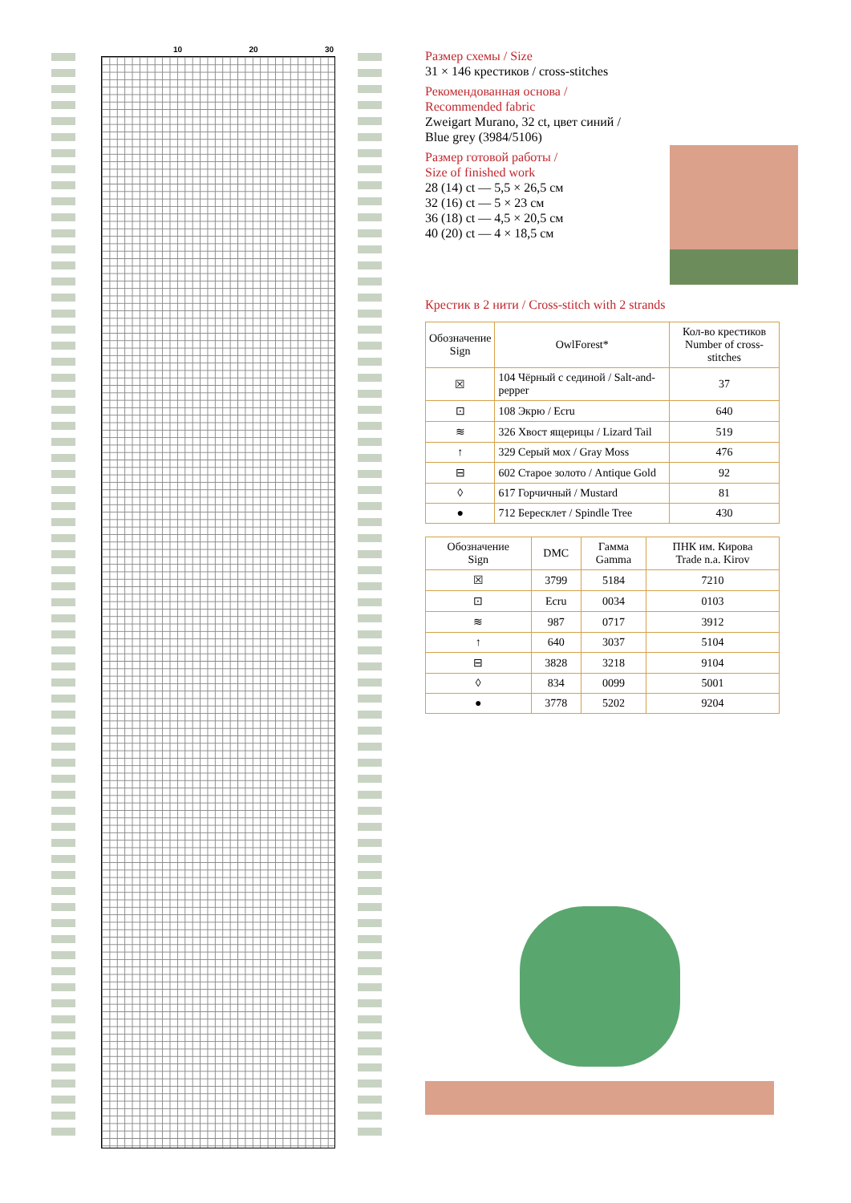10 20 30
Размер схемы / Size
31 × 146 крестиков / cross-stitches
Рекомендованная основа /
Recommended fabric
Zweigart Murano, 32 ct, цвет синий /
Blue grey (3984/5106)
Размер готовой работы /
Size of finished work
28 (14) ct — 5,5 × 26,5 см
32 (16) ct — 5 × 23 см
36 (18) ct — 4,5 × 20,5 см
40 (20) ct — 4 × 18,5 см
Крестик в 2 нити / Cross-stitch with 2 strands
| Обозначение Sign | OwlForest* | Кол-во крестиков Number of cross-stitches |
| --- | --- | --- |
| ☒ | 104 Чёрный с сединой / Salt-and-pepper | 37 |
| ⊡ | 108 Экрю / Ecru | 640 |
| ≋ | 326 Хвост ящерицы / Lizard Tail | 519 |
| ↑ | 329 Серый мох / Gray Moss | 476 |
| ⊟ | 602 Старое золото / Antique Gold | 92 |
| ◊ | 617 Горчичный / Mustard | 81 |
| ● | 712 Бересклет / Spindle Tree | 430 |
| Обозначение Sign | DMC | Гамма Gamma | ПНК им. Кирова Trade n.a. Kirov |
| --- | --- | --- | --- |
| ☒ | 3799 | 5184 | 7210 |
| ⊡ | Ecru | 0034 | 0103 |
| ≋ | 987 | 0717 | 3912 |
| ↑ | 640 | 3037 | 5104 |
| ⊟ | 3828 | 3218 | 9104 |
| ◊ | 834 | 0099 | 5001 |
| ● | 3778 | 5202 | 9204 |